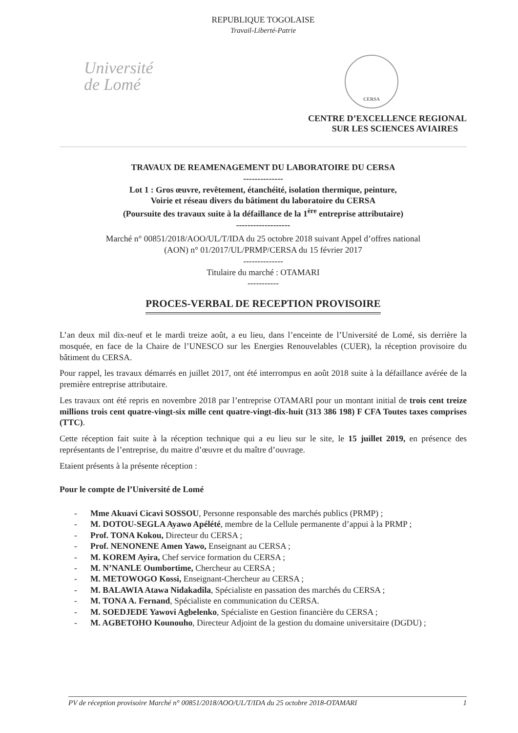REPUBLIQUE TOGOLAISE
Travail-Liberté-Patrie
Université
de Lomé
CERSA
CENTRE D’EXCELLENCE REGIONAL
SUR LES SCIENCES AVIAIRES
TRAVAUX DE REAMENAGEMENT DU LABORATOIRE DU CERSA
--------------
Lot 1 : Gros œuvre, revêtement, étanchéité, isolation thermique, peinture,
Voirie et réseau divers du bâtiment du laboratoire du CERSA
(Poursuite des travaux suite à la défaillance de la 1<sup>ère</sup> entreprise attributaire)
-------------------
Marché n° 00851/2018/AOO/UL/T/IDA du 25 octobre 2018 suivant Appel d’offres national
(AON) n° 01/2017/UL/PRMP/CERSA du 15 février 2017
--------------
Titulaire du marché : OTAMARI
-----------
PROCES-VERBAL DE RECEPTION PROVISOIRE
L’an deux mil dix-neuf et le mardi treize août, a eu lieu, dans l’enceinte de l’Université de Lomé, sis derrière la mosquée, en face de la Chaire de l’UNESCO sur les Energies Renouvelables (CUER), la réception provisoire du bâtiment du CERSA.
Pour rappel, les travaux démarrés en juillet 2017, ont été interrompus en août 2018 suite à la défaillance avérée de la première entreprise attributaire.
Les travaux ont été repris en novembre 2018 par l’entreprise OTAMARI pour un montant initial de trois cent treize millions trois cent quatre-vingt-six mille cent quatre-vingt-dix-huit (313 386 198) F CFA Toutes taxes comprises (TTC).
Cette réception fait suite à la réception technique qui a eu lieu sur le site, le 15 juillet 2019, en présence des représentants de l’entreprise, du maitre d’œuvre et du maître d’ouvrage.
Etaient présents à la présente réception :
Pour le compte de l’Université de Lomé
- Mme Akuavi Cicavi SOSSOU, Personne responsable des marchés publics (PRMP) ;
- M. DOTOU-SEGLA Ayawo Apélété, membre de la Cellule permanente d’appui à la PRMP ;
- Prof. TONA Kokou, Directeur du CERSA ;
- Prof. NENONENE Amen Yawo, Enseignant au CERSA ;
- M. KOREM Ayira, Chef service formation du CERSA ;
- M. N’NANLE Oumbortime, Chercheur au CERSA ;
- M. METOWOGO Kossi, Enseignant-Chercheur au CERSA ;
- M. BALAWIA Atawa Nidakadila, Spécialiste en passation des marchés du CERSA ;
- M. TONA A. Fernand, Spécialiste en communication du CERSA.
- M. SOEDJEDE Yawovi Agbelenko, Spécialiste en Gestion financière du CERSA ;
- M. AGBETOHO Kounouho, Directeur Adjoint de la gestion du domaine universitaire (DGDU) ;
PV de réception provisoire Marché n° 00851/2018/AOO/UL/T/IDA du 25 octobre 2018-OTAMARI 1